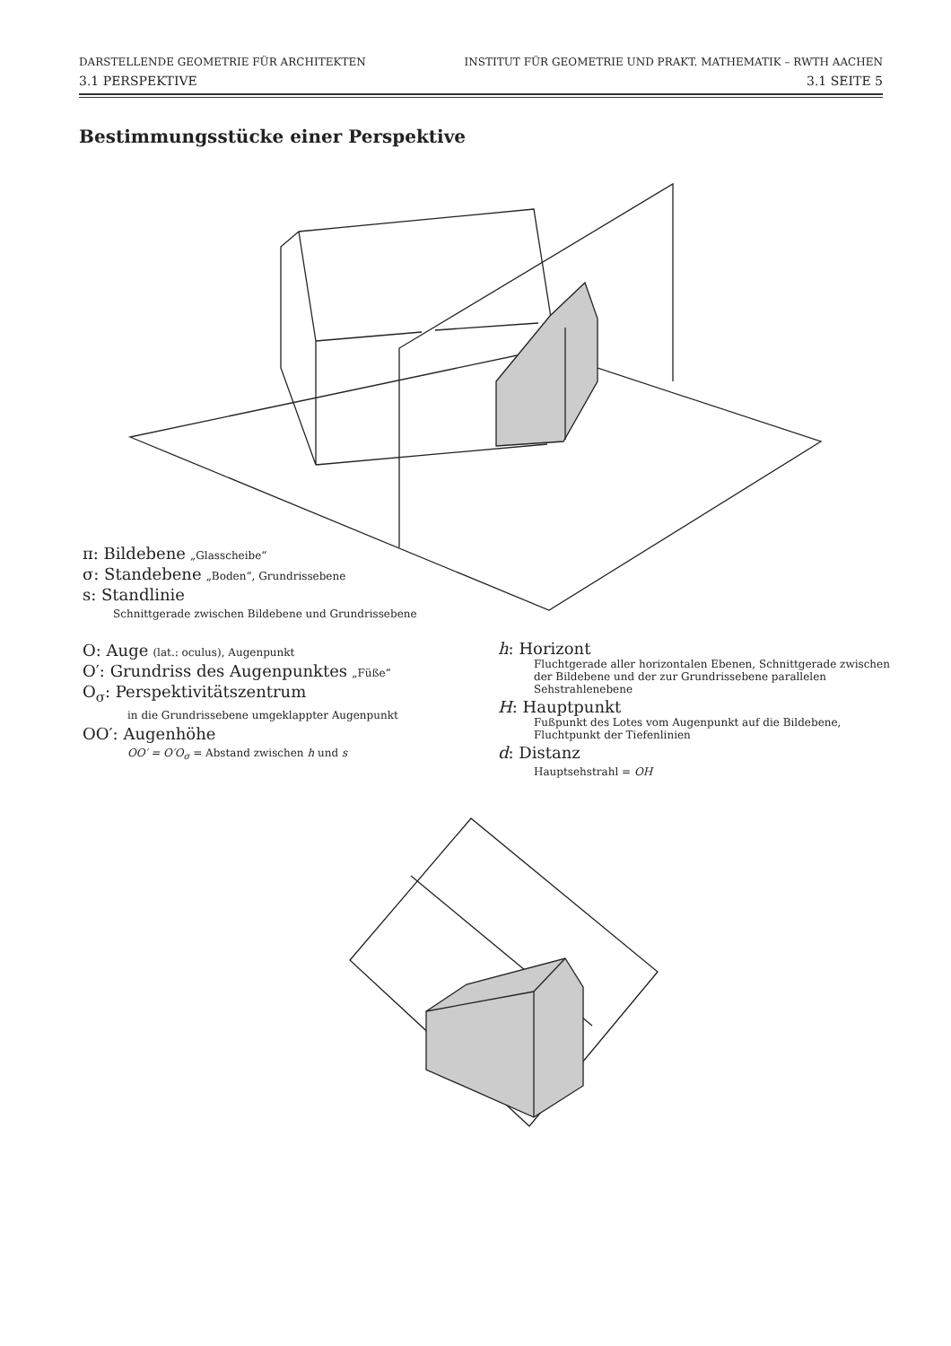DARSTELLENDE GEOMETRIE FÜR ARCHITEKTEN INSTITUT FÜR GEOMETRIE UND PRAKT. MATHEMATIK – RWTH AACHEN
3.1 PERSPEKTIVE 3.1 SEITE 5
Bestimmungsstücke einer Perspektive
π: Bildebene „Glasscheibe“
σ: Standebene „Boden“, Grundrissebene
s: Standlinie
Schnittgerade zwischen Bildebene und Grundrissebene
O: Auge (lat.: oculus), Augenpunkt
O′: Grundriss des Augenpunktes „Füße“
O<sub>σ</sub>: Perspektivitätszentrum
in die Grundrissebene umgeklappter Augenpunkt
OO′: Augenhöhe
OO′ = O′O<sub>σ</sub> = Abstand zwischen h und s
h: Horizont
Fluchtgerade aller horizontalen Ebenen, Schnittgerade zwischen der Bildebene und der zur Grundrissebene parallelen Sehstrahlenebene
H: Hauptpunkt
Fußpunkt des Lotes vom Augenpunkt auf die Bildebene, Fluchtpunkt der Tiefenlinien
d: Distanz
Hauptsehstrahl = OH